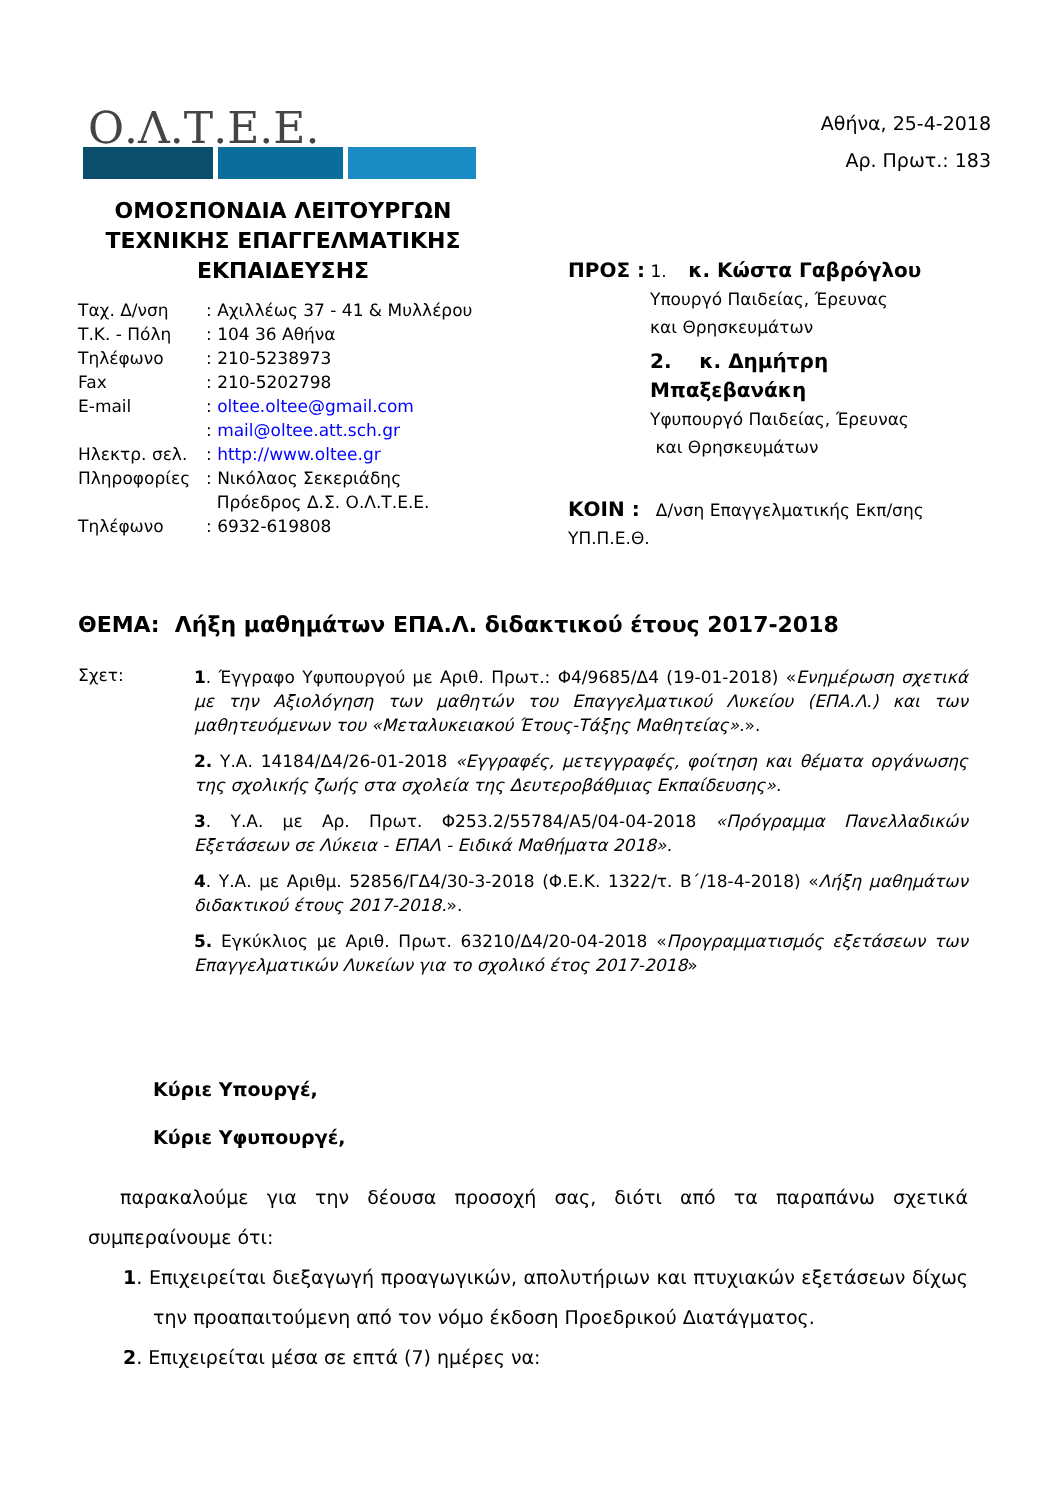Ο.Λ.Τ.Ε.Ε.
ΟΜΟΣΠΟΝΔΙΑ ΛΕΙΤΟΥΡΓΩΝ
ΤΕΧΝΙΚΗΣ ΕΠΑΓΓΕΛΜΑΤΙΚΗΣ
ΕΚΠΑΙΔΕΥΣΗΣ
| Ταχ. Δ/νση | : Αχιλλέως 37 - 41 & Μυλλέρου |
| Τ.Κ. - Πόλη | : 104 36 Αθήνα |
| Τηλέφωνο | : 210-5238973 |
| Fax | : 210-5202798 |
| E-mail | : oltee.oltee@gmail.com |
| | : mail@oltee.att.sch.gr |
| Ηλεκτρ. σελ. | : http://www.oltee.gr |
| Πληροφορίες | : Νικόλαος Σεκεριάδης Πρόεδρος Δ.Σ. Ο.Λ.Τ.Ε.Ε. |
| Τηλέφωνο | : 6932-619808 |
Αθήνα, 25-4-2018
Αρ. Πρωτ.: 183
ΠΡΟΣ : 1. κ. Κώστα Γαβρόγλου
Υπουργό Παιδείας, Έρευνας
και Θρησκευμάτων
2. κ. Δημήτρη Μπαξεβανάκη
Υφυπουργό Παιδείας, Έρευνας
και Θρησκευμάτων
ΚΟΙΝ : Δ/νση Επαγγελματικής Εκπ/σης ΥΠ.Π.Ε.Θ.
ΘΕΜΑ: Λήξη μαθημάτων ΕΠΑ.Λ. διδακτικού έτους 2017-2018
Σχετ:
1. Έγγραφο Υφυπουργού με Αριθ. Πρωτ.: Φ4/9685/Δ4 (19-01-2018) «Ενημέρωση σχετικά με την Αξιολόγηση των μαθητών του Επαγγελματικού Λυκείου (ΕΠΑ.Λ.) και των μαθητευόμενων του «Μεταλυκειακού Έτους-Τάξης Μαθητείας».».
2. Υ.Α. 14184/Δ4/26-01-2018 «Εγγραφές, μετεγγραφές, φοίτηση και θέματα οργάνωσης της σχολικής ζωής στα σχολεία της Δευτεροβάθμιας Εκπαίδευσης».
3. Υ.Α. με Αρ. Πρωτ. Φ253.2/55784/Α5/04-04-2018 «Πρόγραμμα Πανελλαδικών Εξετάσεων σε Λύκεια - ΕΠΑΛ - Ειδικά Μαθήματα 2018».
4. Υ.Α. με Αριθμ. 52856/ΓΔ4/30-3-2018 (Φ.Ε.Κ. 1322/τ. Β΄/18-4-2018) «Λήξη μαθημάτων διδακτικού έτους 2017-2018.».
5. Εγκύκλιος με Αριθ. Πρωτ. 63210/Δ4/20-04-2018 «Προγραμματισμός εξετάσεων των Επαγγελματικών Λυκείων για το σχολικό έτος 2017-2018»
Κύριε Υπουργέ,
Κύριε Υφυπουργέ,
παρακαλούμε για την δέουσα προσοχή σας, διότι από τα παραπάνω σχετικά συμπεραίνουμε ότι:
1. Επιχειρείται διεξαγωγή προαγωγικών, απολυτήριων και πτυχιακών εξετάσεων δίχως την προαπαιτούμενη από τον νόμο έκδοση Προεδρικού Διατάγματος.
2. Επιχειρείται μέσα σε επτά (7) ημέρες να: